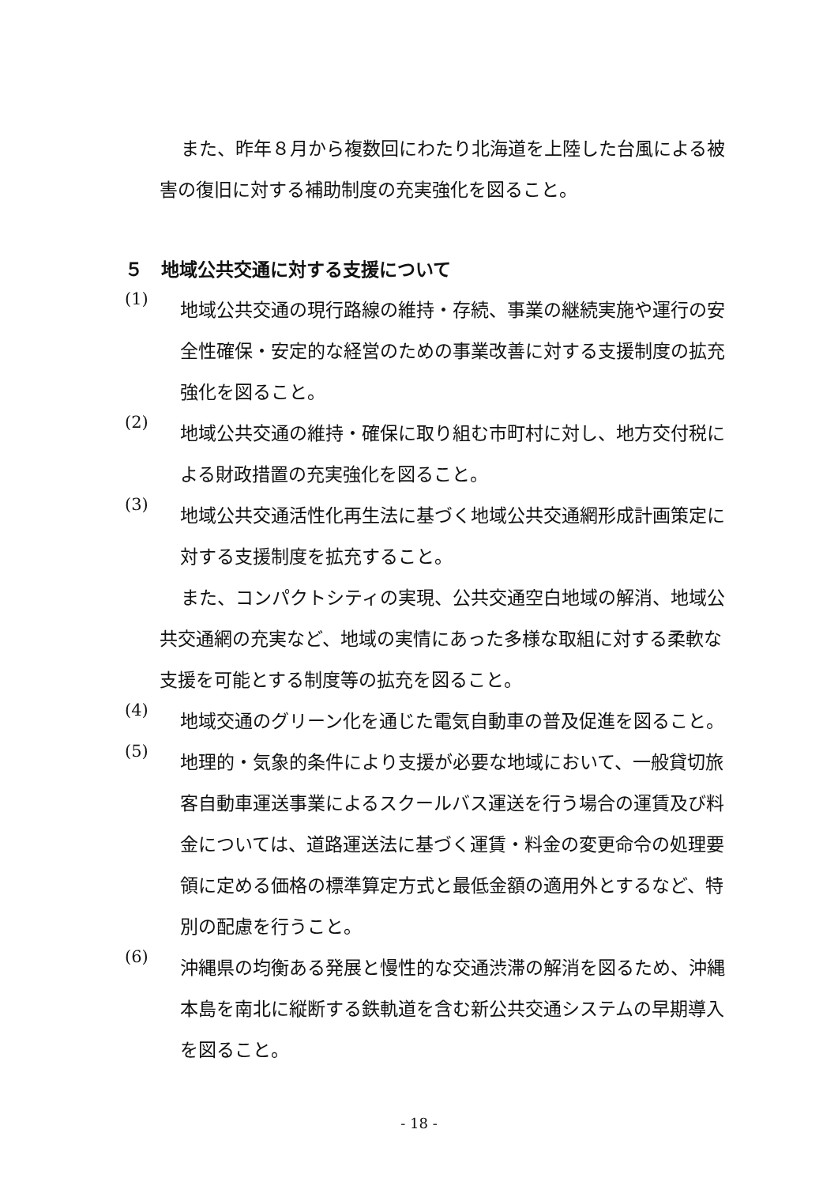また、昨年８月から複数回にわたり北海道を上陸した台風による被害の復旧に対する補助制度の充実強化を図ること。
５　地域公共交通に対する支援について
(1)
地域公共交通の現行路線の維持・存続、事業の継続実施や運行の安全性確保・安定的な経営のための事業改善に対する支援制度の拡充強化を図ること。
(2)
地域公共交通の維持・確保に取り組む市町村に対し、地方交付税による財政措置の充実強化を図ること。
(3)
地域公共交通活性化再生法に基づく地域公共交通網形成計画策定に対する支援制度を拡充すること。
また、コンパクトシティの実現、公共交通空白地域の解消、地域公共交通網の充実など、地域の実情にあった多様な取組に対する柔軟な支援を可能とする制度等の拡充を図ること。
(4)
地域交通のグリーン化を通じた電気自動車の普及促進を図ること。
(5)
地理的・気象的条件により支援が必要な地域において、一般貸切旅客自動車運送事業によるスクールバス運送を行う場合の運賃及び料金については、道路運送法に基づく運賃・料金の変更命令の処理要領に定める価格の標準算定方式と最低金額の適用外とするなど、特別の配慮を行うこと。
(6)
沖縄県の均衡ある発展と慢性的な交通渋滞の解消を図るため、沖縄本島を南北に縦断する鉄軌道を含む新公共交通システムの早期導入を図ること。
- 18 -